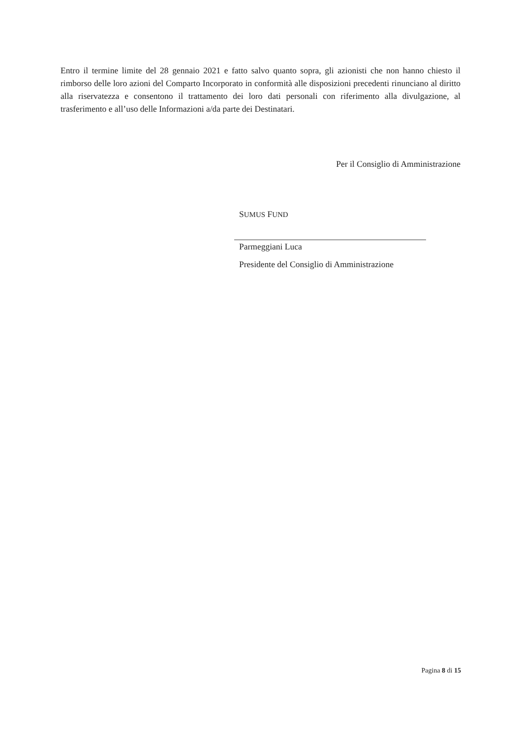Entro il termine limite del 28 gennaio 2021 e fatto salvo quanto sopra, gli azionisti che non hanno chiesto il rimborso delle loro azioni del Comparto Incorporato in conformità alle disposizioni precedenti rinunciano al diritto alla riservatezza e consentono il trattamento dei loro dati personali con riferimento alla divulgazione, al trasferimento e all’uso delle Informazioni a/da parte dei Destinatari.
Per il Consiglio di Amministrazione
SUMUS FUND
Parmeggiani Luca
Presidente del Consiglio di Amministrazione
Pagina 8 di 15